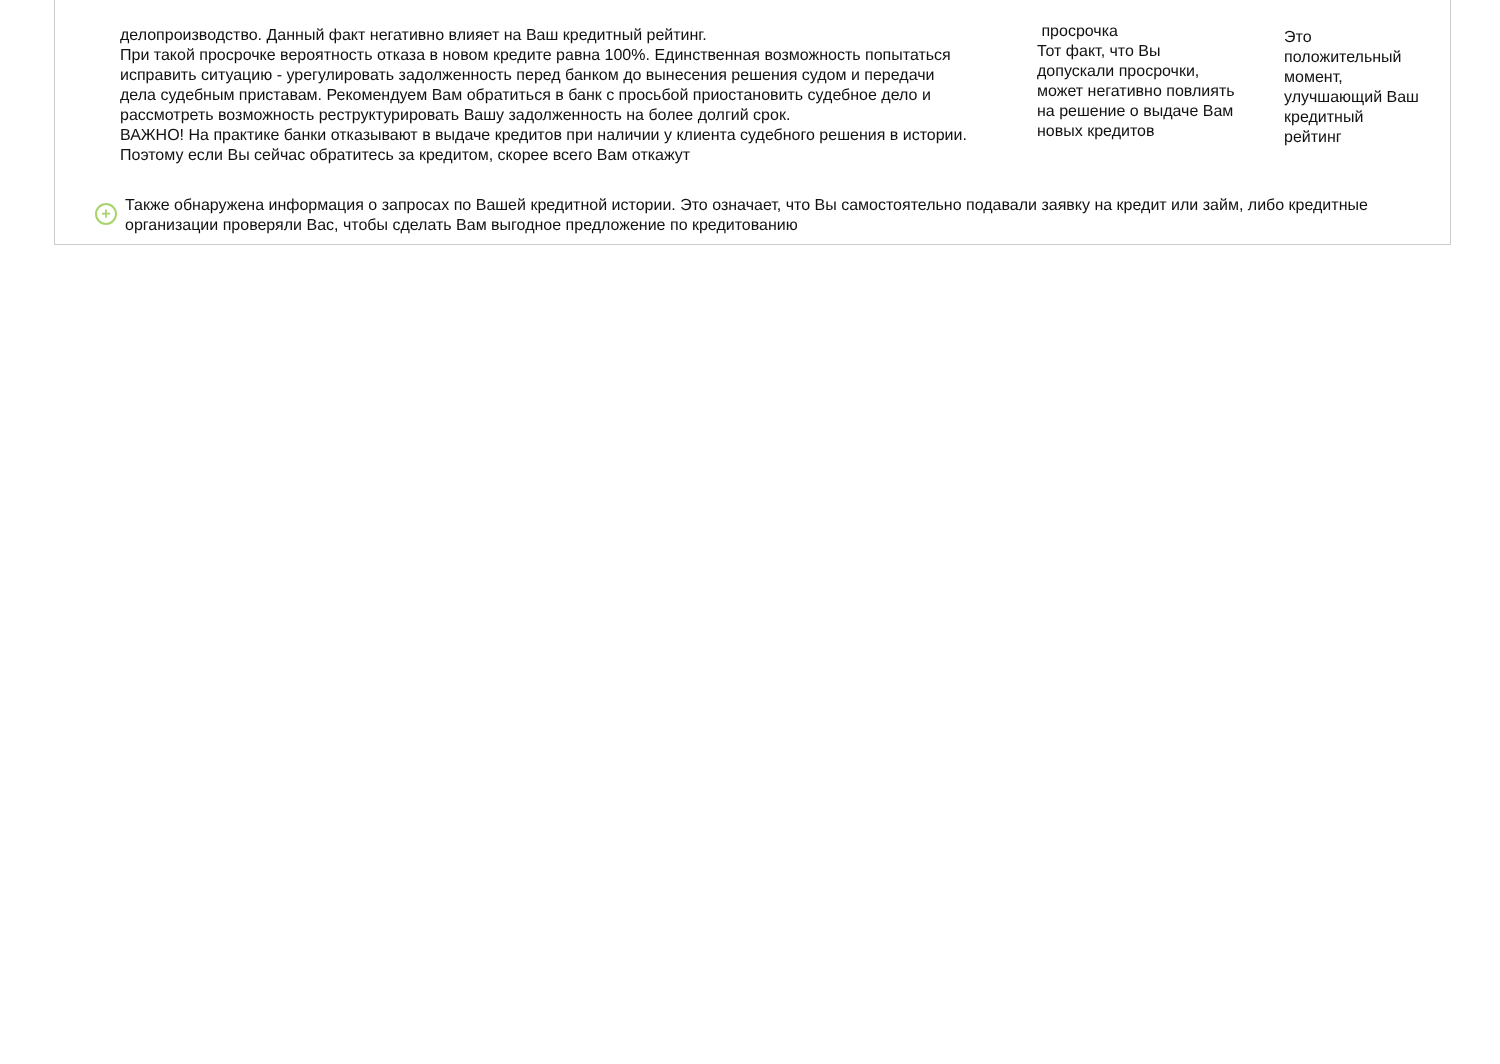делопроизводство. Данный факт негативно влияет на Ваш кредитный рейтинг.
При такой просрочке вероятность отказа в новом кредите равна 100%. Единственная возможность попытаться исправить ситуацию - урегулировать задолженность перед банком до вынесения решения судом и передачи дела судебным приставам. Рекомендуем Вам обратиться в банк с просьбой приостановить судебное дело и рассмотреть возможность реструктурировать Вашу задолженность на более долгий срок.
ВАЖНО! На практике банки отказывают в выдаче кредитов при наличии у клиента судебного решения в истории. Поэтому если Вы сейчас обратитесь за кредитом, скорее всего Вам откажут
просрочка
Тот факт, что Вы допускали просрочки, может негативно повлиять на решение о выдаче Вам новых кредитов
Это положительный момент, улучшающий Ваш кредитный рейтинг
+
Также обнаружена информация о запросах по Вашей кредитной истории. Это означает, что Вы самостоятельно подавали заявку на кредит или займ, либо кредитные организации проверяли Вас, чтобы сделать Вам выгодное предложение по кредитованию